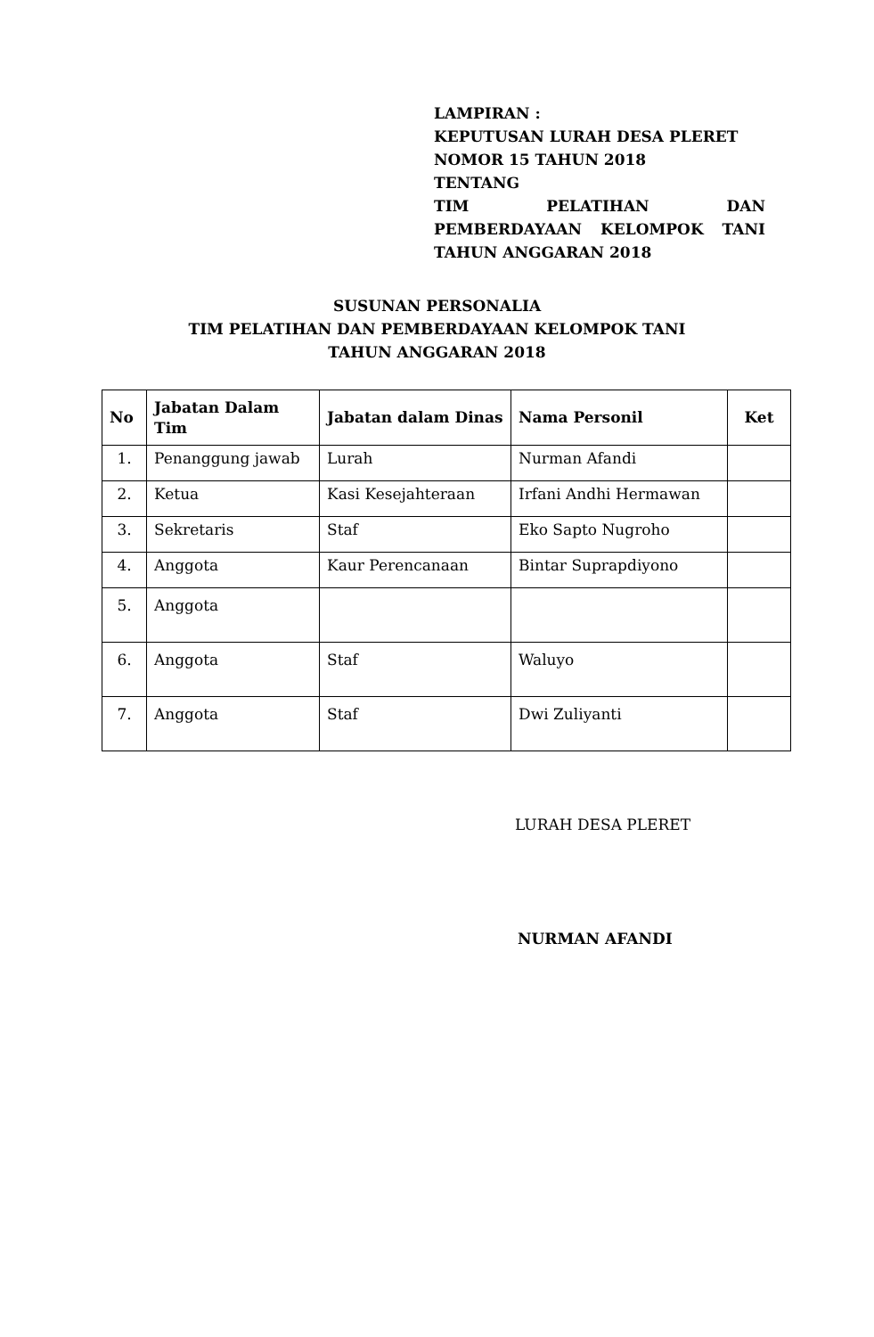LAMPIRAN :
KEPUTUSAN LURAH DESA PLERET
NOMOR 15 TAHUN 2018
TENTANG
TIM PELATIHAN DAN PEMBERDAYAAN KELOMPOK TANI
TAHUN ANGGARAN 2018
SUSUNAN PERSONALIA
TIM PELATIHAN DAN PEMBERDAYAAN KELOMPOK TANI
TAHUN ANGGARAN 2018
| No | Jabatan Dalam Tim | Jabatan dalam Dinas | Nama Personil | Ket |
| --- | --- | --- | --- | --- |
| 1. | Penanggung jawab | Lurah | Nurman Afandi | |
| 2. | Ketua | Kasi Kesejahteraan | Irfani Andhi Hermawan | |
| 3. | Sekretaris | Staf | Eko Sapto Nugroho | |
| 4. | Anggota | Kaur Perencanaan | Bintar Suprapdiyono | |
| 5. | Anggota | | | |
| 6. | Anggota | Staf | Waluyo | |
| 7. | Anggota | Staf | Dwi Zuliyanti | |
LURAH DESA PLERET
NURMAN AFANDI